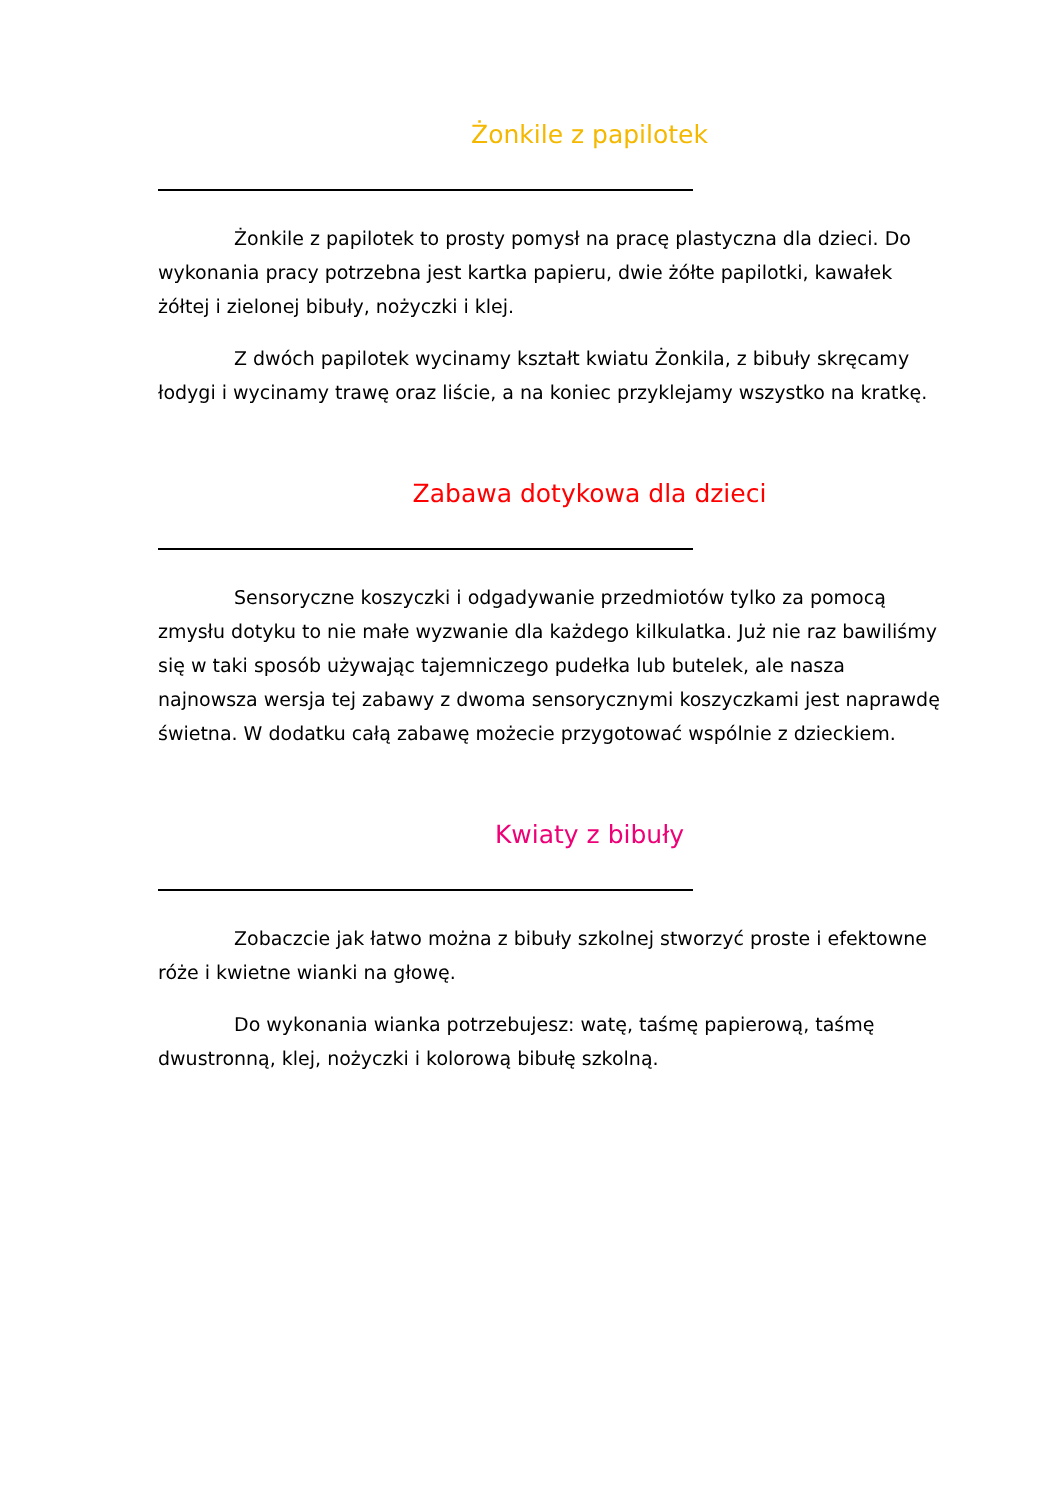Żonkile z papilotek
Żonkile z papilotek to prosty pomysł na pracę plastyczna dla dzieci. Do wykonania pracy potrzebna jest kartka papieru, dwie żółte papilotki, kawałek żółtej i zielonej bibuły, nożyczki i klej.
Z dwóch papilotek wycinamy kształt kwiatu Żonkila, z bibuły skręcamy łodygi i wycinamy trawę oraz liście, a na koniec przyklejamy wszystko na kratkę.
Zabawa dotykowa dla dzieci
Sensoryczne koszyczki i odgadywanie przedmiotów tylko za pomocą zmysłu dotyku to nie małe wyzwanie dla każdego kilkulatka. Już nie raz bawiliśmy się w taki sposób używając tajemniczego pudełka lub butelek, ale nasza najnowsza wersja tej zabawy z dwoma sensorycznymi koszyczkami jest naprawdę świetna. W dodatku całą zabawę możecie przygotować wspólnie z dzieckiem.
Kwiaty z bibuły
Zobaczcie jak łatwo można z bibuły szkolnej stworzyć proste i efektowne róże i kwietne wianki na głowę.
Do wykonania wianka potrzebujesz: watę, taśmę papierową, taśmę dwustronną, klej, nożyczki i kolorową bibułę szkolną.